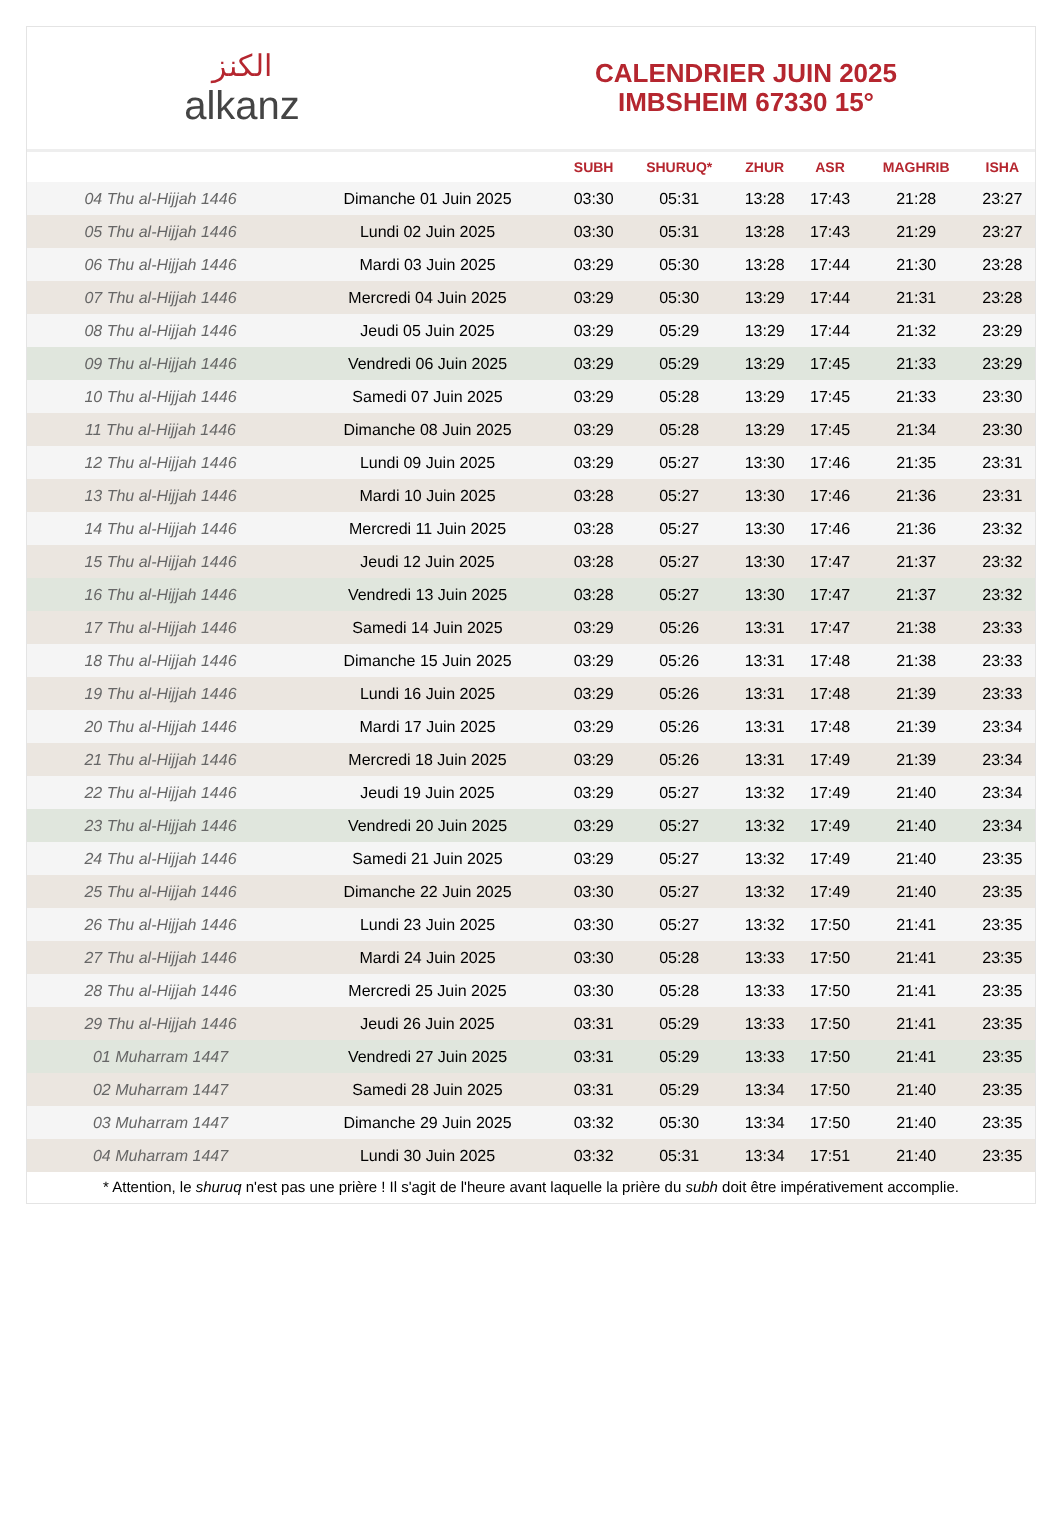الكنز
alkanz
CALENDRIER JUIN 2025
IMBSHEIM 67330 15°
| | | SUBH | SHURUQ* | ZHUR | ASR | MAGHRIB | ISHA |
| --- | --- | --- | --- | --- | --- | --- | --- |
| 04 Thu al-Hijjah 1446 | Dimanche 01 Juin 2025 | 03:30 | 05:31 | 13:28 | 17:43 | 21:28 | 23:27 |
| 05 Thu al-Hijjah 1446 | Lundi 02 Juin 2025 | 03:30 | 05:31 | 13:28 | 17:43 | 21:29 | 23:27 |
| 06 Thu al-Hijjah 1446 | Mardi 03 Juin 2025 | 03:29 | 05:30 | 13:28 | 17:44 | 21:30 | 23:28 |
| 07 Thu al-Hijjah 1446 | Mercredi 04 Juin 2025 | 03:29 | 05:30 | 13:29 | 17:44 | 21:31 | 23:28 |
| 08 Thu al-Hijjah 1446 | Jeudi 05 Juin 2025 | 03:29 | 05:29 | 13:29 | 17:44 | 21:32 | 23:29 |
| 09 Thu al-Hijjah 1446 | Vendredi 06 Juin 2025 | 03:29 | 05:29 | 13:29 | 17:45 | 21:33 | 23:29 |
| 10 Thu al-Hijjah 1446 | Samedi 07 Juin 2025 | 03:29 | 05:28 | 13:29 | 17:45 | 21:33 | 23:30 |
| 11 Thu al-Hijjah 1446 | Dimanche 08 Juin 2025 | 03:29 | 05:28 | 13:29 | 17:45 | 21:34 | 23:30 |
| 12 Thu al-Hijjah 1446 | Lundi 09 Juin 2025 | 03:29 | 05:27 | 13:30 | 17:46 | 21:35 | 23:31 |
| 13 Thu al-Hijjah 1446 | Mardi 10 Juin 2025 | 03:28 | 05:27 | 13:30 | 17:46 | 21:36 | 23:31 |
| 14 Thu al-Hijjah 1446 | Mercredi 11 Juin 2025 | 03:28 | 05:27 | 13:30 | 17:46 | 21:36 | 23:32 |
| 15 Thu al-Hijjah 1446 | Jeudi 12 Juin 2025 | 03:28 | 05:27 | 13:30 | 17:47 | 21:37 | 23:32 |
| 16 Thu al-Hijjah 1446 | Vendredi 13 Juin 2025 | 03:28 | 05:27 | 13:30 | 17:47 | 21:37 | 23:32 |
| 17 Thu al-Hijjah 1446 | Samedi 14 Juin 2025 | 03:29 | 05:26 | 13:31 | 17:47 | 21:38 | 23:33 |
| 18 Thu al-Hijjah 1446 | Dimanche 15 Juin 2025 | 03:29 | 05:26 | 13:31 | 17:48 | 21:38 | 23:33 |
| 19 Thu al-Hijjah 1446 | Lundi 16 Juin 2025 | 03:29 | 05:26 | 13:31 | 17:48 | 21:39 | 23:33 |
| 20 Thu al-Hijjah 1446 | Mardi 17 Juin 2025 | 03:29 | 05:26 | 13:31 | 17:48 | 21:39 | 23:34 |
| 21 Thu al-Hijjah 1446 | Mercredi 18 Juin 2025 | 03:29 | 05:26 | 13:31 | 17:49 | 21:39 | 23:34 |
| 22 Thu al-Hijjah 1446 | Jeudi 19 Juin 2025 | 03:29 | 05:27 | 13:32 | 17:49 | 21:40 | 23:34 |
| 23 Thu al-Hijjah 1446 | Vendredi 20 Juin 2025 | 03:29 | 05:27 | 13:32 | 17:49 | 21:40 | 23:34 |
| 24 Thu al-Hijjah 1446 | Samedi 21 Juin 2025 | 03:29 | 05:27 | 13:32 | 17:49 | 21:40 | 23:35 |
| 25 Thu al-Hijjah 1446 | Dimanche 22 Juin 2025 | 03:30 | 05:27 | 13:32 | 17:49 | 21:40 | 23:35 |
| 26 Thu al-Hijjah 1446 | Lundi 23 Juin 2025 | 03:30 | 05:27 | 13:32 | 17:50 | 21:41 | 23:35 |
| 27 Thu al-Hijjah 1446 | Mardi 24 Juin 2025 | 03:30 | 05:28 | 13:33 | 17:50 | 21:41 | 23:35 |
| 28 Thu al-Hijjah 1446 | Mercredi 25 Juin 2025 | 03:30 | 05:28 | 13:33 | 17:50 | 21:41 | 23:35 |
| 29 Thu al-Hijjah 1446 | Jeudi 26 Juin 2025 | 03:31 | 05:29 | 13:33 | 17:50 | 21:41 | 23:35 |
| 01 Muharram 1447 | Vendredi 27 Juin 2025 | 03:31 | 05:29 | 13:33 | 17:50 | 21:41 | 23:35 |
| 02 Muharram 1447 | Samedi 28 Juin 2025 | 03:31 | 05:29 | 13:34 | 17:50 | 21:40 | 23:35 |
| 03 Muharram 1447 | Dimanche 29 Juin 2025 | 03:32 | 05:30 | 13:34 | 17:50 | 21:40 | 23:35 |
| 04 Muharram 1447 | Lundi 30 Juin 2025 | 03:32 | 05:31 | 13:34 | 17:51 | 21:40 | 23:35 |
* Attention, le shuruq n'est pas une prière ! Il s'agit de l'heure avant laquelle la prière du subh doit être impérativement accomplie.